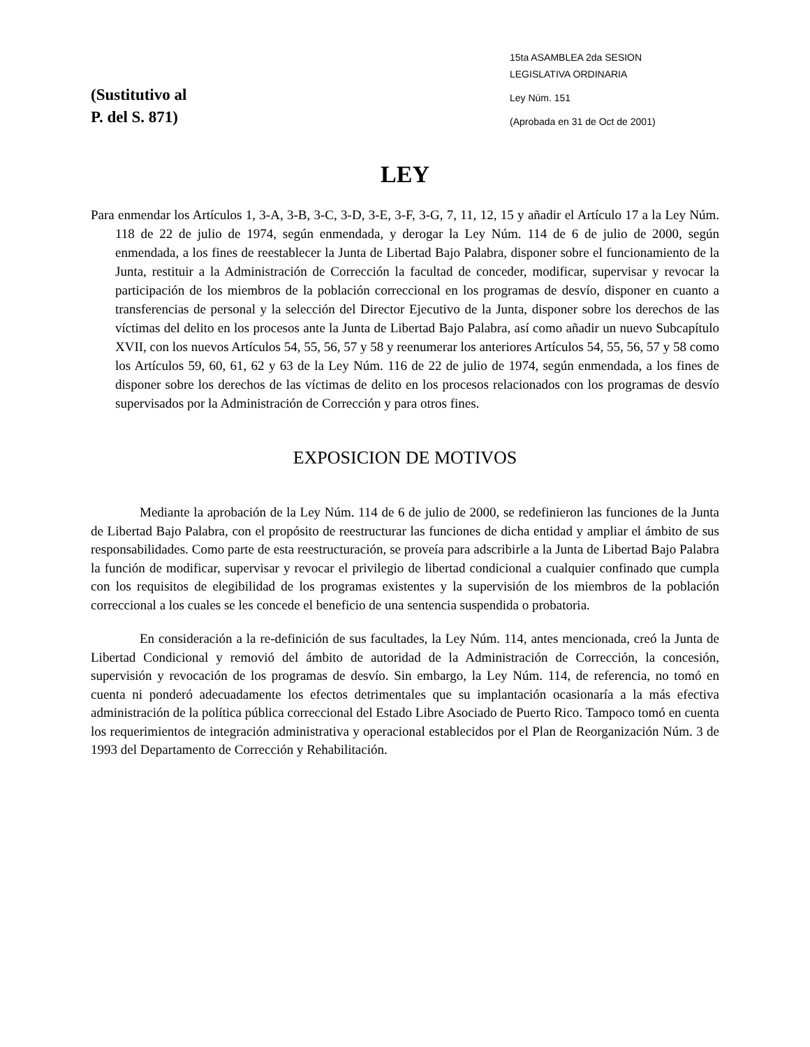(Sustitutivo al
P. del S. 871)
15ta ASAMBLEA 2da SESION
LEGISLATIVA ORDINARIA
Ley Núm. 151
(Aprobada en 31 de Oct de 2001)
LEY
Para enmendar los Artículos 1, 3-A, 3-B, 3-C, 3-D, 3-E, 3-F, 3-G, 7, 11, 12, 15 y añadir el Artículo 17 a la Ley Núm. 118 de 22 de julio de 1974, según enmendada, y derogar la Ley Núm. 114 de 6 de julio de 2000, según enmendada, a los fines de reestablecer la Junta de Libertad Bajo Palabra, disponer sobre el funcionamiento de la Junta, restituir a la Administración de Corrección la facultad de conceder, modificar, supervisar y revocar la participación de los miembros de la población correccional en los programas de desvío, disponer en cuanto a transferencias de personal y la selección del Director Ejecutivo de la Junta, disponer sobre los derechos de las víctimas del delito en los procesos ante la Junta de Libertad Bajo Palabra, así como añadir un nuevo Subcapítulo XVII, con los nuevos Artículos 54, 55, 56, 57 y 58 y reenumerar los anteriores Artículos 54, 55, 56, 57 y 58 como los Artículos 59, 60, 61, 62 y 63 de la Ley Núm. 116 de 22 de julio de 1974, según enmendada, a los fines de disponer sobre los derechos de las víctimas de delito en los procesos relacionados con los programas de desvío supervisados por la Administración de Corrección y para otros fines.
EXPOSICION DE MOTIVOS
Mediante la aprobación de la Ley Núm. 114 de 6 de julio de 2000, se redefinieron las funciones de la Junta de Libertad Bajo Palabra, con el propósito de reestructurar las funciones de dicha entidad y ampliar el ámbito de sus responsabilidades. Como parte de esta reestructuración, se proveía para adscribirle a la Junta de Libertad Bajo Palabra la función de modificar, supervisar y revocar el privilegio de libertad condicional a cualquier confinado que cumpla con los requisitos de elegibilidad de los programas existentes y la supervisión de los miembros de la población correccional a los cuales se les concede el beneficio de una sentencia suspendida o probatoria.
En consideración a la re-definición de sus facultades, la Ley Núm. 114, antes mencionada, creó la Junta de Libertad Condicional y removió del ámbito de autoridad de la Administración de Corrección, la concesión, supervisión y revocación de los programas de desvío. Sin embargo, la Ley Núm. 114, de referencia, no tomó en cuenta ni ponderó adecuadamente los efectos detrimentales que su implantación ocasionaría a la más efectiva administración de la política pública correccional del Estado Libre Asociado de Puerto Rico. Tampoco tomó en cuenta los requerimientos de integración administrativa y operacional establecidos por el Plan de Reorganización Núm. 3 de 1993 del Departamento de Corrección y Rehabilitación.